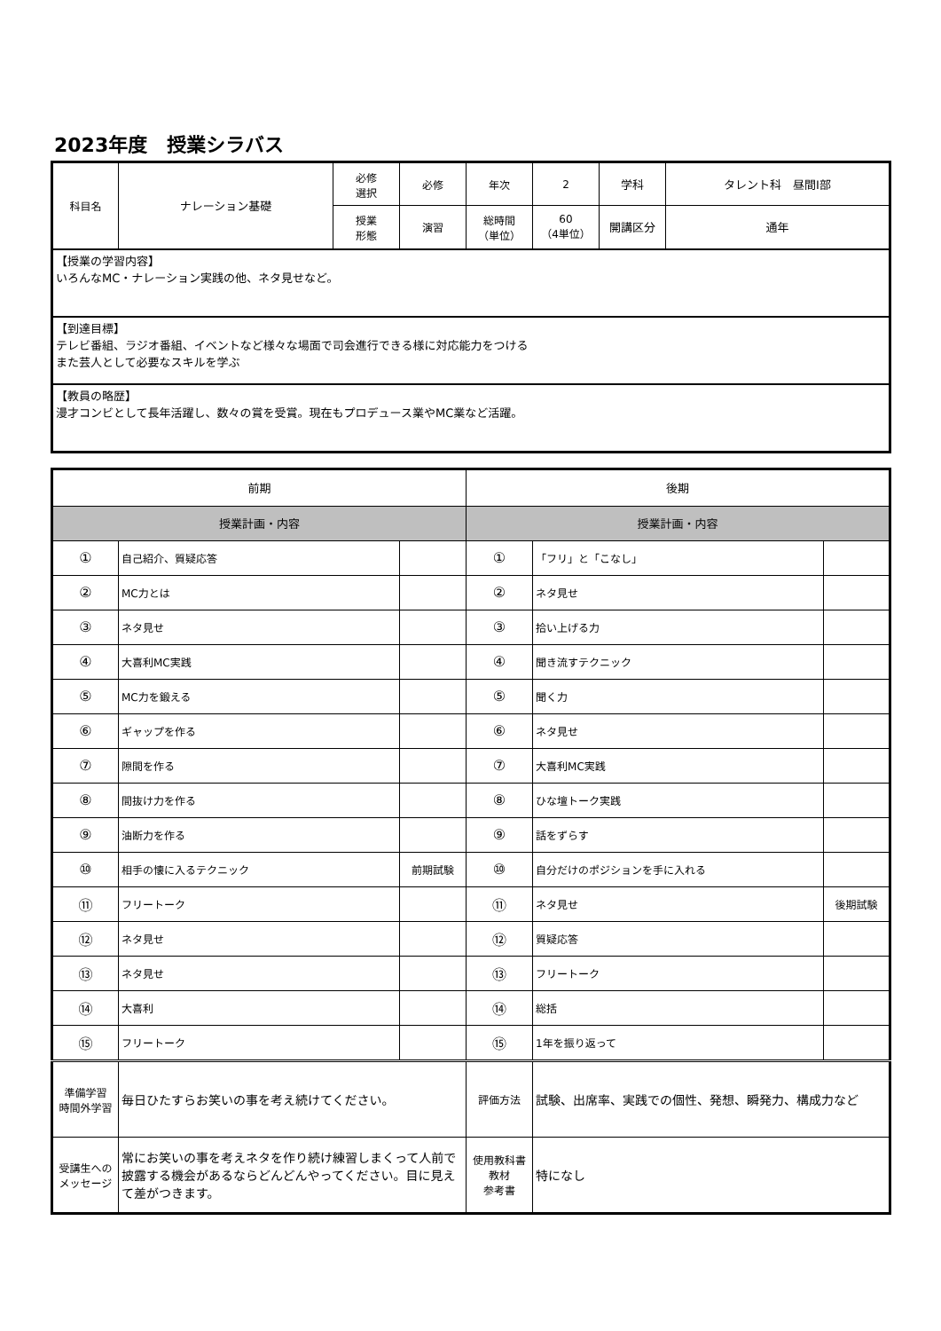2023年度　授業シラバス
| 科目名 | ナレーション基礎 | 必修 選択 | 必修 | 年次 | 2 | 学科 | タレント科 昼間Ⅰ部 |
| | | 授業 形態 | 演習 | 総時間 （単位） | 60 （4単位） | 開講区分 | 通年 |
| 【授業の学習内容】 いろんなMC・ナレーション実践の他、ネタ見せなど。 | | | | | | | |
| 【到達目標】 テレビ番組、ラジオ番組、イベントなど様々な場面で司会進行できる様に対応能力をつける また芸人として必要なスキルを学ぶ | | | | | | | |
| 【教員の略歴】 漫才コンビとして長年活躍し、数々の賞を受賞。現在もプロデュース業やMC業など活躍。 | | | | | | | |
| 前期 | | | 後期 | | |
| 授業計画・内容 | | | 授業計画・内容 | | |
| ① | 自己紹介、質疑応答 | | ① | 「フリ」と「こなし」 | |
| ② | MC力とは | | ② | ネタ見せ | |
| ③ | ネタ見せ | | ③ | 拾い上げる力 | |
| ④ | 大喜利MC実践 | | ④ | 聞き流すテクニック | |
| ⑤ | MC力を鍛える | | ⑤ | 聞く力 | |
| ⑥ | ギャップを作る | | ⑥ | ネタ見せ | |
| ⑦ | 隙間を作る | | ⑦ | 大喜利MC実践 | |
| ⑧ | 間抜け力を作る | | ⑧ | ひな壇トーク実践 | |
| ⑨ | 油断力を作る | | ⑨ | 話をずらす | |
| ⑩ | 相手の懐に入るテクニック | 前期試験 | ⑩ | 自分だけのポジションを手に入れる | |
| ⑪ | フリートーク | | ⑪ | ネタ見せ | 後期試験 |
| ⑫ | ネタ見せ | | ⑫ | 質疑応答 | |
| ⑬ | ネタ見せ | | ⑬ | フリートーク | |
| ⑭ | 大喜利 | | ⑭ | 総括 | |
| ⑮ | フリートーク | | ⑮ | 1年を振り返って | |
| 準備学習 時間外学習 | 毎日ひたすらお笑いの事を考え続けてください。 | | 評価方法 | 試験、出席率、実践での個性、発想、瞬発力、構成力など | |
| 受講生への メッセージ | 常にお笑いの事を考えネタを作り続け練習しまくって人前で披露する機会があるならどんどんやってください。目に見えて差がつきます。 | | 使用教科書 教材 参考書 | 特になし | |